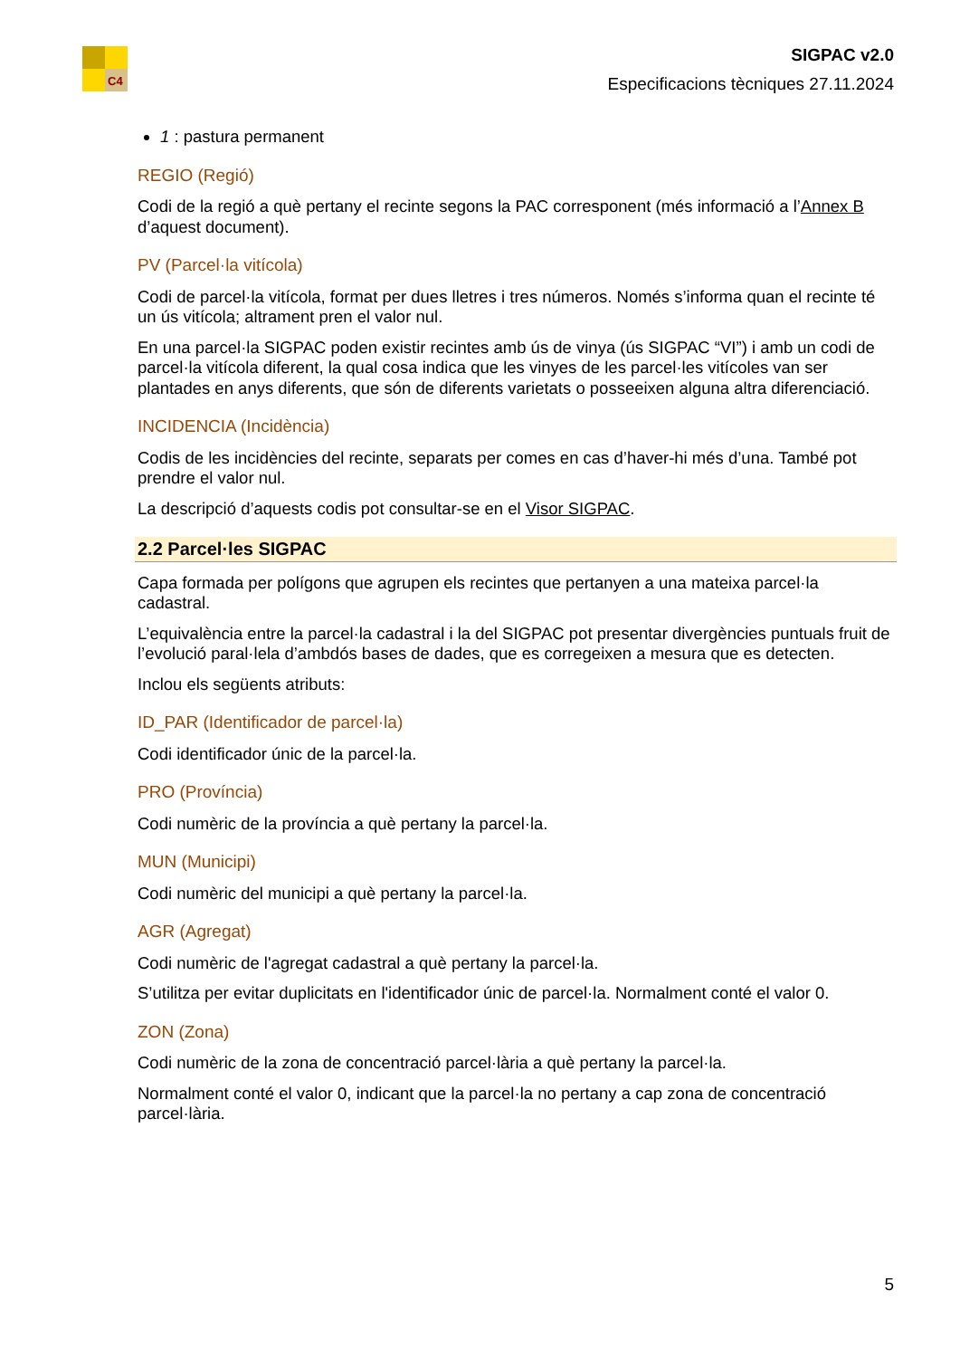C4
SIGPAC v2.0
Especificacions tècniques 27.11.2024
1 : pastura permanent
REGIO (Regió)
Codi de la regió a què pertany el recinte segons la PAC corresponent (més informació a l’Annex B d’aquest document).
PV (Parcel·la vitícola)
Codi de parcel·la vitícola, format per dues lletres i tres números. Només s’informa quan el recinte té un ús vitícola; altrament pren el valor nul.
En una parcel·la SIGPAC poden existir recintes amb ús de vinya (ús SIGPAC “VI”) i amb un codi de parcel·la vitícola diferent, la qual cosa indica que les vinyes de les parcel·les vitícoles van ser plantades en anys diferents, que són de diferents varietats o posseeixen alguna altra diferenciació.
INCIDENCIA (Incidència)
Codis de les incidències del recinte, separats per comes en cas d’haver-hi més d’una. També pot prendre el valor nul.
La descripció d’aquests codis pot consultar-se en el Visor SIGPAC.
2.2 Parcel·les SIGPAC
Capa formada per polígons que agrupen els recintes que pertanyen a una mateixa parcel·la cadastral.
L’equivalència entre la parcel·la cadastral i la del SIGPAC pot presentar divergències puntuals fruit de l’evolució paral·lela d’ambdós bases de dades, que es corregeixen a mesura que es detecten.
Inclou els següents atributs:
ID_PAR (Identificador de parcel·la)
Codi identificador únic de la parcel·la.
PRO (Província)
Codi numèric de la província a què pertany la parcel·la.
MUN (Municipi)
Codi numèric del municipi a què pertany la parcel·la.
AGR (Agregat)
Codi numèric de l'agregat cadastral a què pertany la parcel·la.
S’utilitza per evitar duplicitats en l'identificador únic de parcel·la. Normalment conté el valor 0.
ZON (Zona)
Codi numèric de la zona de concentració parcel·lària a què pertany la parcel·la.
Normalment conté el valor 0, indicant que la parcel·la no pertany a cap zona de concentració parcel·lària.
5